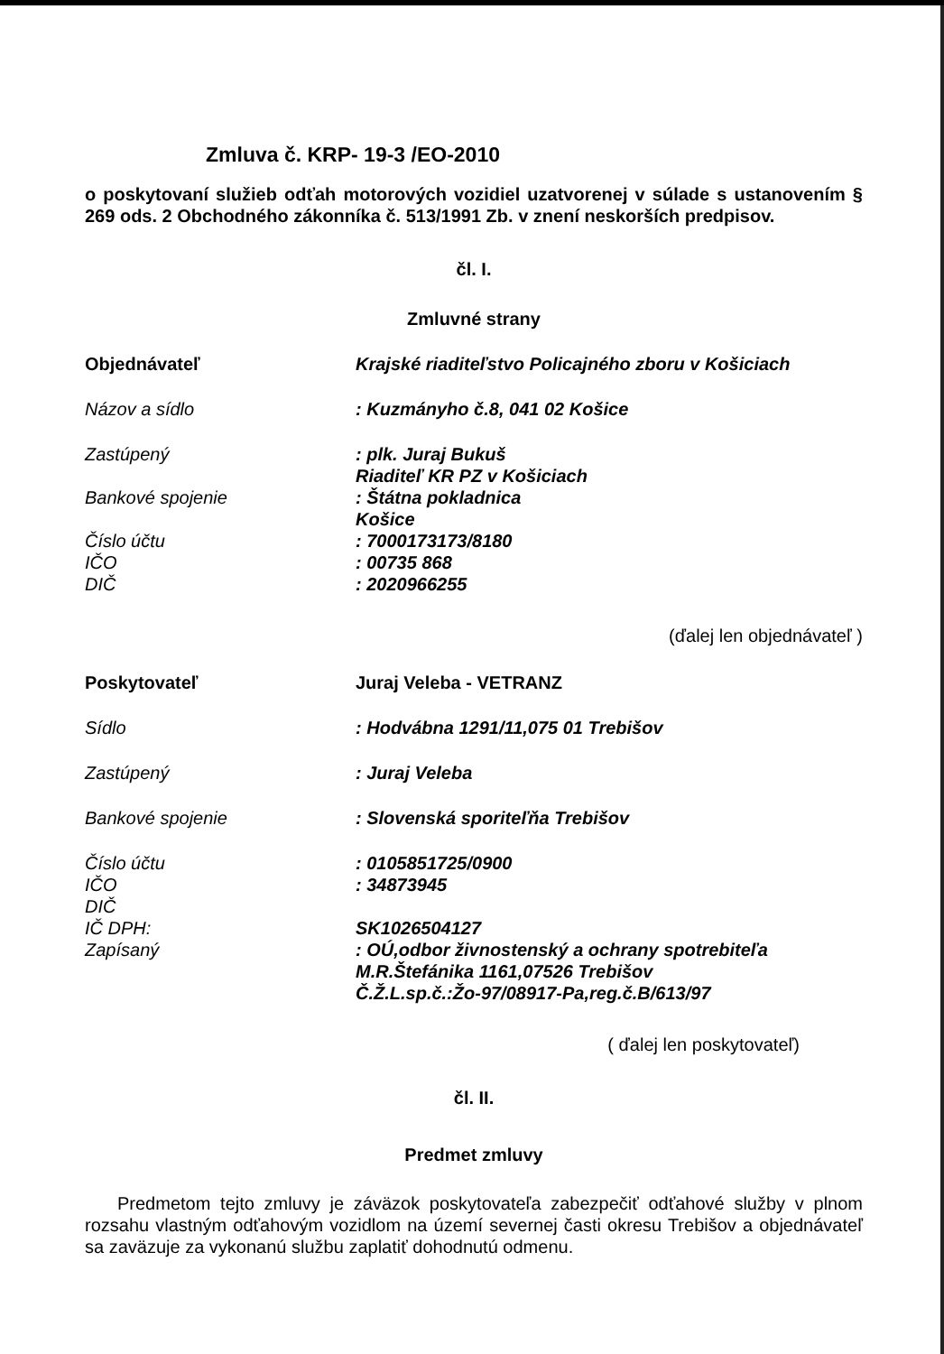Zmluva č. KRP- 19-3 /EO-2010
o poskytovaní služieb odťah motorových vozidiel uzatvorenej v súlade s ustanovením § 269 ods. 2 Obchodného zákonníka č. 513/1991 Zb. v znení neskorších predpisov.
čl. I.
Zmluvné strany
Objednávateľ Krajské riaditeľstvo Policajného zboru v Košiciach
Názov a sídlo : Kuzmányho č.8, 041 02 Košice
Zastúpený : plk. Juraj Bukuš
Riaditeľ KR PZ v Košiciach
Bankové spojenie : Štátna pokladnica
Košice
Číslo účtu
IČO
DIČ
: 7000173173/8180
: 00735 868
: 2020966255
(ďalej len objednávateľ )
Poskytovateľ Juraj Veleba - VETRANZ
Sídlo : Hodvábna 1291/11,075 01 Trebišov
Zastúpený : Juraj Veleba
Bankové spojenie : Slovenská sporiteľňa Trebišov
Číslo účtu
IČO
DIČ
IČ DPH:
Zapísaný
: 0105851725/0900
: 34873945
SK1026504127
: OÚ,odbor živnostenský a ochrany spotrebiteľa
M.R.Štefánika 1161,07526 Trebišov
Č.Ž.L.sp.č.:Žo-97/08917-Pa,reg.č.B/613/97
( ďalej len poskytovateľ)
čl. II.
Predmet zmluvy
Predmetom tejto zmluvy je záväzok poskytovateľa zabezpečiť odťahové služby v plnom rozsahu vlastným odťahovým vozidlom na území severnej časti okresu Trebišov a objednávateľ sa zaväzuje za vykonanú službu zaplatiť dohodnutú odmenu.